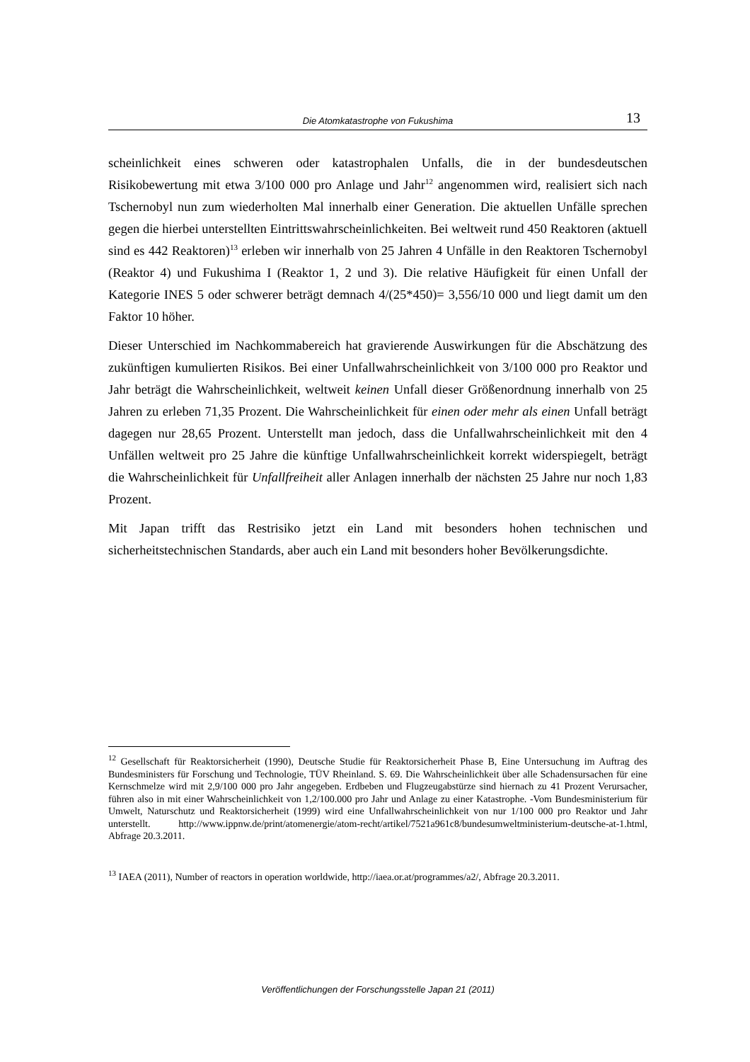Die Atomkatastrophe von Fukushima
13
scheinlichkeit eines schweren oder katastrophalen Unfalls, die in der bundesdeutschen Risikobewertung mit etwa 3/100 000 pro Anlage und Jahr<sup>12</sup> angenommen wird, realisiert sich nach Tschernobyl nun zum wiederholten Mal innerhalb einer Generation. Die aktuellen Unfälle sprechen gegen die hierbei unterstellten Eintrittswahrscheinlichkeiten. Bei weltweit rund 450 Reaktoren (aktuell sind es 442 Reaktoren)<sup>13</sup> erleben wir innerhalb von 25 Jahren 4 Unfälle in den Reaktoren Tschernobyl (Reaktor 4) und Fukushima I (Reaktor 1, 2 und 3). Die relative Häufigkeit für einen Unfall der Kategorie INES 5 oder schwerer beträgt demnach 4/(25*450)= 3,556/10 000 und liegt damit um den Faktor 10 höher.
Dieser Unterschied im Nachkommabereich hat gravierende Auswirkungen für die Abschätzung des zukünftigen kumulierten Risikos. Bei einer Unfallwahrscheinlichkeit von 3/100 000 pro Reaktor und Jahr beträgt die Wahrscheinlichkeit, weltweit keinen Unfall dieser Größenordnung innerhalb von 25 Jahren zu erleben 71,35 Prozent. Die Wahrscheinlichkeit für einen oder mehr als einen Unfall beträgt dagegen nur 28,65 Prozent. Unterstellt man jedoch, dass die Unfallwahrscheinlichkeit mit den 4 Unfällen weltweit pro 25 Jahre die künftige Unfallwahrscheinlichkeit korrekt widerspiegelt, beträgt die Wahrscheinlichkeit für Unfallfreiheit aller Anlagen innerhalb der nächsten 25 Jahre nur noch 1,83 Prozent.
Mit Japan trifft das Restrisiko jetzt ein Land mit besonders hohen technischen und sicherheitstechnischen Standards, aber auch ein Land mit besonders hoher Bevölkerungsdichte.
<sup>12</sup> Gesellschaft für Reaktorsicherheit (1990), Deutsche Studie für Reaktorsicherheit Phase B, Eine Untersuchung im Auftrag des Bundesministers für Forschung und Technologie, TÜV Rheinland. S. 69. Die Wahrscheinlichkeit über alle Schadensursachen für eine Kernschmelze wird mit 2,9/100 000 pro Jahr angegeben. Erdbeben und Flugzeugabstürze sind hiernach zu 41 Prozent Verursacher, führen also in mit einer Wahrscheinlichkeit von 1,2/100.000 pro Jahr und Anlage zu einer Katastrophe. -Vom Bundesministerium für Umwelt, Naturschutz und Reaktorsicherheit (1999) wird eine Unfallwahrscheinlichkeit von nur 1/100 000 pro Reaktor und Jahr unterstellt. http://www.ippnw.de/print/atomenergie/atom-recht/artikel/7521a961c8/bundesumweltministerium-deutsche-at-1.html, Abfrage 20.3.2011.
<sup>13</sup> IAEA (2011), Number of reactors in operation worldwide, http://iaea.or.at/programmes/a2/, Abfrage 20.3.2011.
Veröffentlichungen der Forschungsstelle Japan 21 (2011)